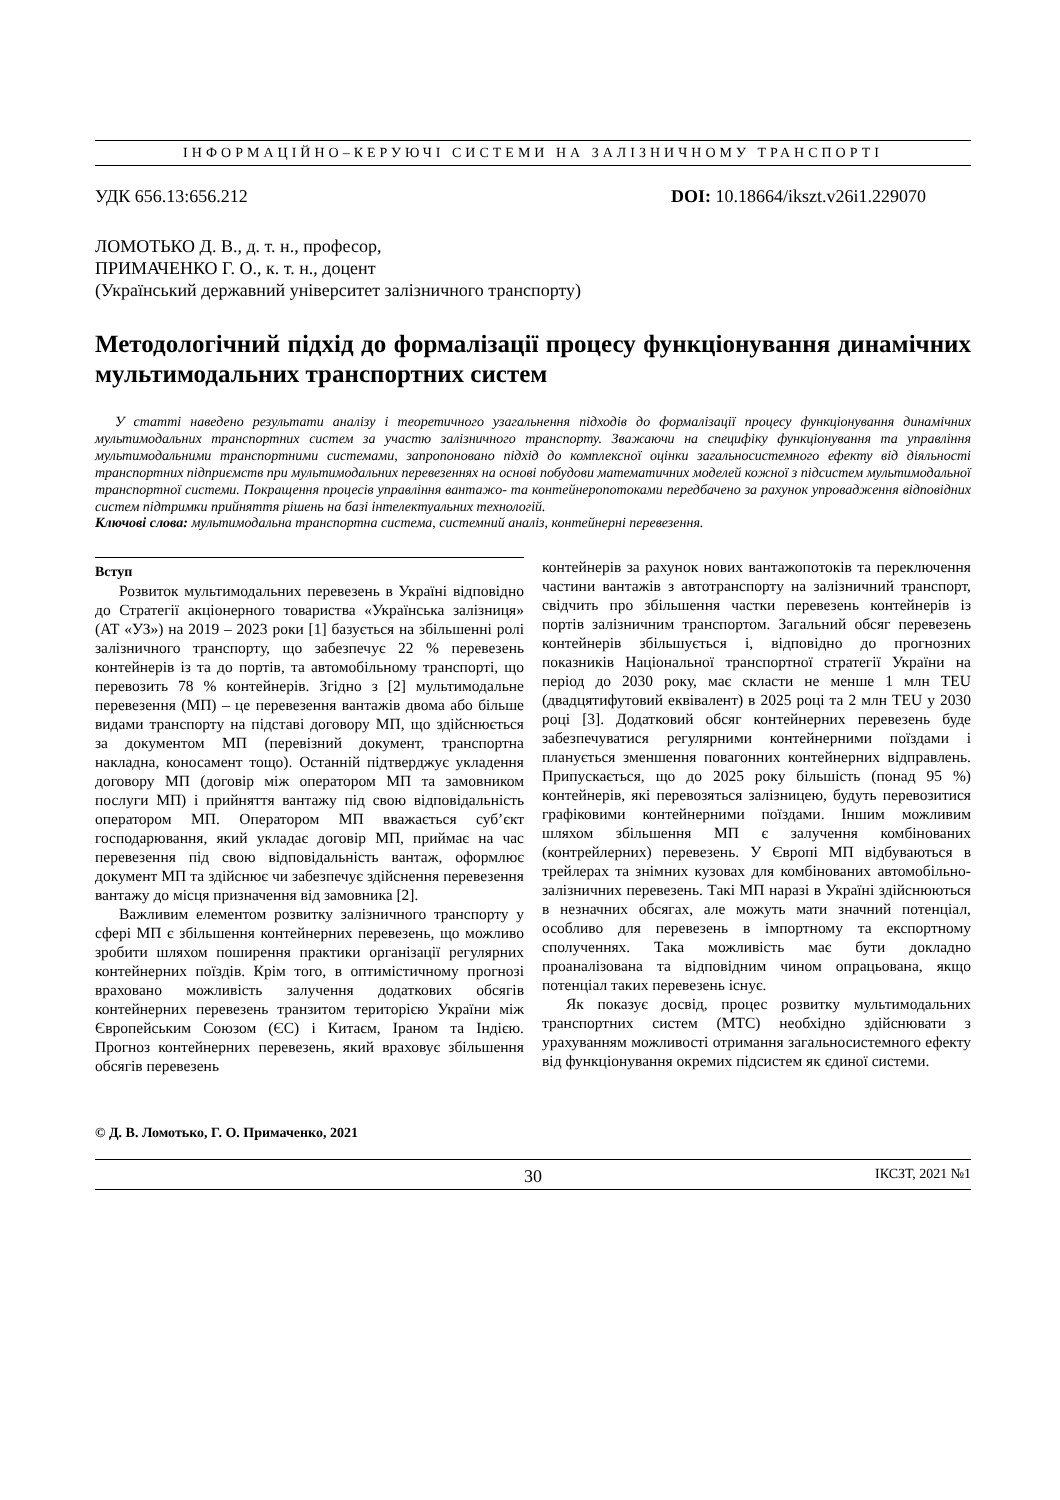ІНФОРМАЦІЙНО–КЕРУЮЧІ СИСТЕМИ НА ЗАЛІЗНИЧНОМУ ТРАНСПОРТІ
УДК 656.13:656.212 DOI: 10.18664/ikszt.v26i1.229070
ЛОМОТЬКО Д. В., д. т. н., професор,
ПРИМАЧЕНКО Г. О., к. т. н., доцент
(Український державний університет залізничного транспорту)
Методологічний підхід до формалізації процесу функціонування динамічних мультимодальних транспортних систем
У статті наведено результати аналізу і теоретичного узагальнення підходів до формалізації процесу функціонування динамічних мультимодальних транспортних систем за участю залізничного транспорту. Зважаючи на специфіку функціонування та управління мультимодальними транспортними системами, запропоновано підхід до комплексної оцінки загальносистемного ефекту від діяльності транспортних підприємств при мультимодальних перевезеннях на основі побудови математичних моделей кожної з підсистем мультимодальної транспортної системи. Покращення процесів управління вантажо- та контейнеропотоками передбачено за рахунок упровадження відповідних систем підтримки прийняття рішень на базі інтелектуальних технологій.
Ключові слова: мультимодальна транспортна система, системний аналіз, контейнерні перевезення.
Вступ
Розвиток мультимодальних перевезень в Україні відповідно до Стратегії акціонерного товариства «Українська залізниця» (АТ «УЗ») на 2019 – 2023 роки [1] базується на збільшенні ролі залізничного транспорту, що забезпечує 22 % перевезень контейнерів із та до портів, та автомобільному транспорті, що перевозить 78 % контейнерів. Згідно з [2] мультимодальне перевезення (МП) – це перевезення вантажів двома або більше видами транспорту на підставі договору МП, що здійснюється за документом МП (перевізний документ, транспортна накладна, коносамент тощо). Останній підтверджує укладення договору МП (договір між оператором МП та замовником послуги МП) і прийняття вантажу під свою відповідальність оператором МП. Оператором МП вважається суб’єкт господарювання, який укладає договір МП, приймає на час перевезення під свою відповідальність вантаж, оформлює документ МП та здійснює чи забезпечує здійснення перевезення вантажу до місця призначення від замовника [2].
Важливим елементом розвитку залізничного транспорту у сфері МП є збільшення контейнерних перевезень, що можливо зробити шляхом поширення практики організації регулярних контейнерних поїздів. Крім того, в оптимістичному прогнозі враховано можливість залучення додаткових обсягів контейнерних перевезень транзитом територією України між Європейським Союзом (ЄС) і Китаєм, Іраном та Індією. Прогноз контейнерних перевезень, який враховує збільшення обсягів перевезень
контейнерів за рахунок нових вантажопотоків та переключення частини вантажів з автотранспорту на залізничний транспорт, свідчить про збільшення частки перевезень контейнерів із портів залізничним транспортом. Загальний обсяг перевезень контейнерів збільшується і, відповідно до прогнозних показників Національної транспортної стратегії України на період до 2030 року, має скласти не менше 1 млн TEU (двадцятифутовий еквівалент) в 2025 році та 2 млн TEU у 2030 році [3]. Додатковий обсяг контейнерних перевезень буде забезпечуватися регулярними контейнерними поїздами і планується зменшення повагонних контейнерних відправлень. Припускається, що до 2025 року більшість (понад 95 %) контейнерів, які перевозяться залізницею, будуть перевозитися графіковими контейнерними поїздами. Іншим можливим шляхом збільшення МП є залучення комбінованих (контрейлерних) перевезень. У Європі МП відбуваються в трейлерах та знімних кузовах для комбінованих автомобільно-залізничних перевезень. Такі МП наразі в Україні здійснюються в незначних обсягах, але можуть мати значний потенціал, особливо для перевезень в імпортному та експортному сполученнях. Така можливість має бути докладно проаналізована та відповідним чином опрацьована, якщо потенціал таких перевезень існує.
Як показує досвід, процес розвитку мультимодальних транспортних систем (МТС) необхідно здійснювати з урахуванням можливості отримання загальносистемного ефекту від функціонування окремих підсистем як єдиної системи.
© Д. В. Ломотько, Г. О. Примаченко, 2021
30 ІКСЗТ, 2021 №1